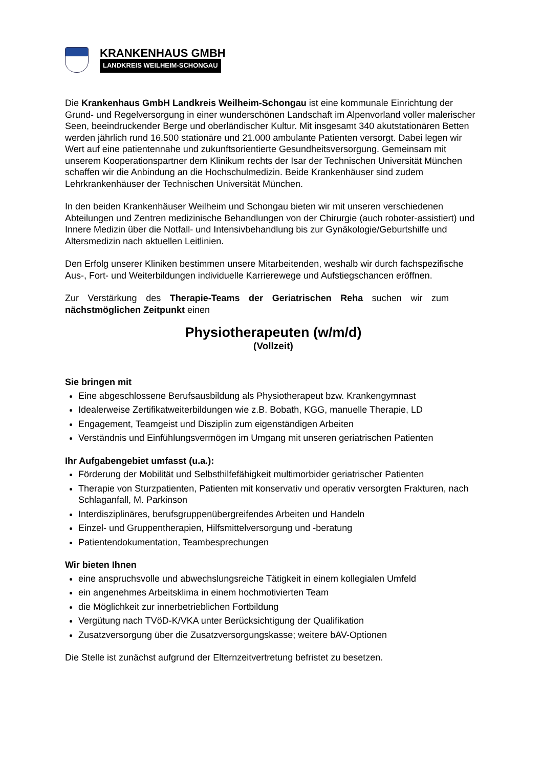KRANKENHAUS GMBH
LANDKREIS WEILHEIM-SCHONGAU
Die Krankenhaus GmbH Landkreis Weilheim-Schongau ist eine kommunale Einrichtung der Grund- und Regelversorgung in einer wunderschönen Landschaft im Alpenvorland voller malerischer Seen, beeindruckender Berge und oberländischer Kultur. Mit insgesamt 340 akutstationären Betten werden jährlich rund 16.500 stationäre und 21.000 ambulante Patienten versorgt. Dabei legen wir Wert auf eine patientennahe und zukunftsorientierte Gesundheitsversorgung. Gemeinsam mit unserem Kooperationspartner dem Klinikum rechts der Isar der Technischen Universität München schaffen wir die Anbindung an die Hochschulmedizin. Beide Krankenhäuser sind zudem Lehrkrankenhäuser der Technischen Universität München.
In den beiden Krankenhäuser Weilheim und Schongau bieten wir mit unseren verschiedenen Abteilungen und Zentren medizinische Behandlungen von der Chirurgie (auch roboter-assistiert) und Innere Medizin über die Notfall- und Intensivbehandlung bis zur Gynäkologie/Geburtshilfe und Altersmedizin nach aktuellen Leitlinien.
Den Erfolg unserer Kliniken bestimmen unsere Mitarbeitenden, weshalb wir durch fachspezifische Aus-, Fort- und Weiterbildungen individuelle Karrierewege und Aufstiegschancen eröffnen.
Zur Verstärkung des Therapie-Teams der Geriatrischen Reha suchen wir zum nächstmöglichen Zeitpunkt einen
Physiotherapeuten (w/m/d)
(Vollzeit)
Sie bringen mit
Eine abgeschlossene Berufsausbildung als Physiotherapeut bzw. Krankengymnast
Idealerweise Zertifikatweiterbildungen wie z.B. Bobath, KGG, manuelle Therapie, LD
Engagement, Teamgeist und Disziplin zum eigenständigen Arbeiten
Verständnis und Einfühlungsvermögen im Umgang mit unseren geriatrischen Patienten
Ihr Aufgabengebiet umfasst (u.a.):
Förderung der Mobilität und Selbsthilfefähigkeit multimorbider geriatrischer Patienten
Therapie von Sturzpatienten, Patienten mit konservativ und operativ versorgten Frakturen, nach Schlaganfall, M. Parkinson
Interdisziplinäres, berufsgruppenübergreifendes Arbeiten und Handeln
Einzel- und Gruppentherapien, Hilfsmittelversorgung und -beratung
Patientendokumentation, Teambesprechungen
Wir bieten Ihnen
eine anspruchsvolle und abwechslungsreiche Tätigkeit in einem kollegialen Umfeld
ein angenehmes Arbeitsklima in einem hochmotivierten Team
die Möglichkeit zur innerbetrieblichen Fortbildung
Vergütung nach TVöD-K/VKA unter Berücksichtigung der Qualifikation
Zusatzversorgung über die Zusatzversorgungskasse; weitere bAV-Optionen
Die Stelle ist zunächst aufgrund der Elternzeitvertretung befristet zu besetzen.